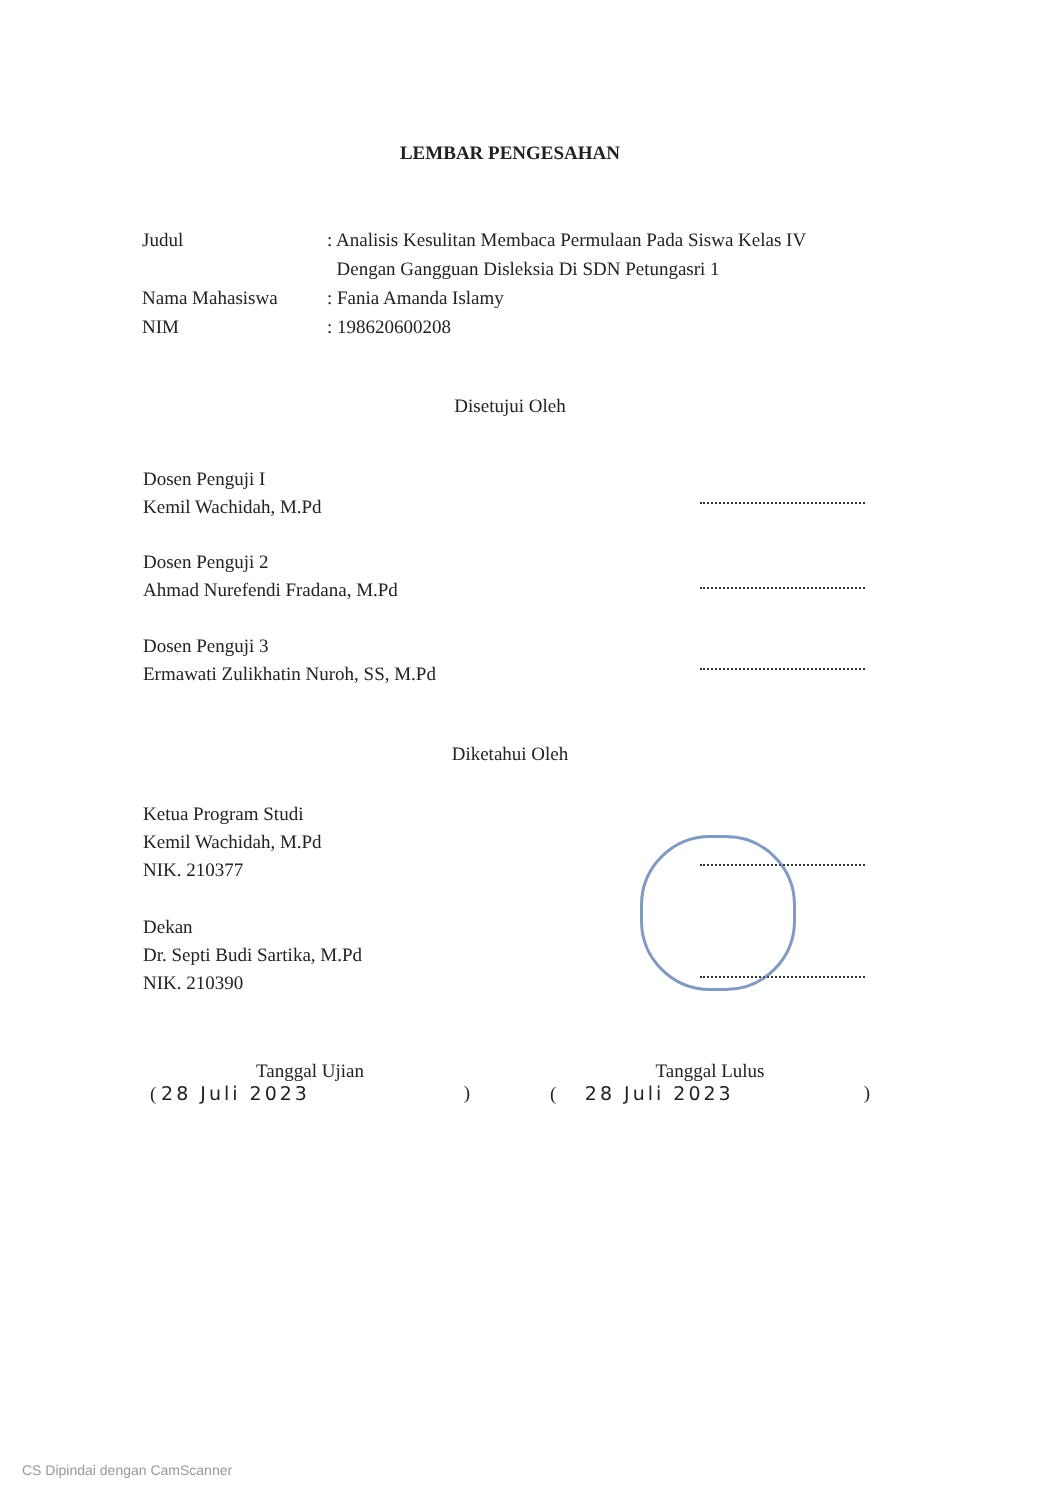LEMBAR PENGESAHAN
Judul : Analisis Kesulitan Membaca Permulaan Pada Siswa Kelas IV
Dengan Gangguan Disleksia Di SDN Petungasri 1
Nama Mahasiswa : Fania Amanda Islamy
NIM : 198620600208
Disetujui Oleh
Dosen Penguji I
Kemil Wachidah, M.Pd
Dosen Penguji 2
Ahmad Nurefendi Fradana, M.Pd
Dosen Penguji 3
Ermawati Zulikhatin Nuroh, SS, M.Pd
Diketahui Oleh
Ketua Program Studi
Kemil Wachidah, M.Pd
NIK. 210377
Dekan
Dr. Septi Budi Sartika, M.Pd
NIK. 210390
Tanggal Ujian
( 28 Juli 2023 )
Tanggal Lulus
( 28 Juli 2023 )
CS Dipindai dengan CamScanner